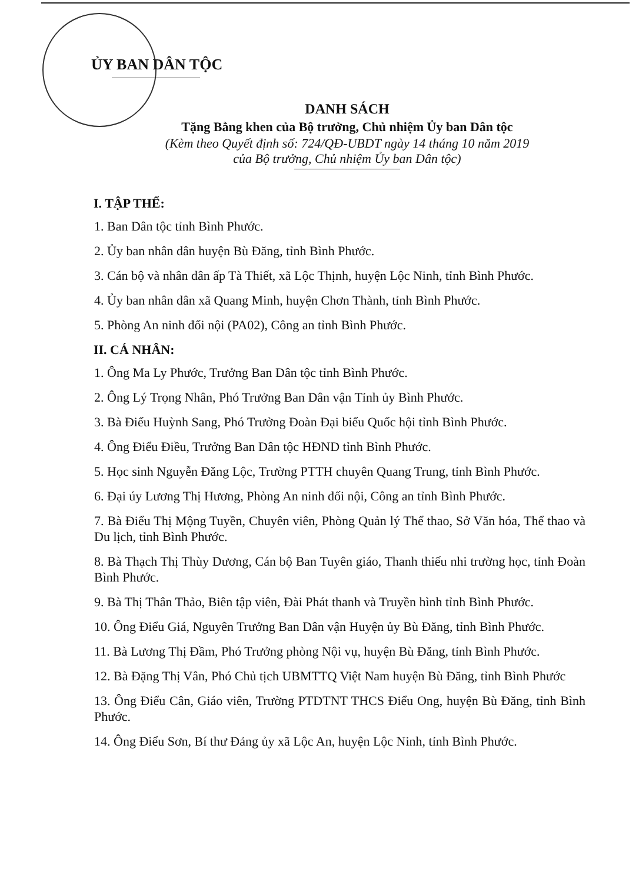ỦY BAN DÂN TỘC
DANH SÁCH
Tặng Bằng khen của Bộ trưởng, Chủ nhiệm Ủy ban Dân tộc
(Kèm theo Quyết định số: 724/QĐ-UBDT ngày 14 tháng 10 năm 2019
của Bộ trưởng, Chủ nhiệm Ủy ban Dân tộc)
I. TẬP THỂ:
1. Ban Dân tộc tỉnh Bình Phước.
2. Ủy ban nhân dân huyện Bù Đăng, tỉnh Bình Phước.
3. Cán bộ và nhân dân ấp Tà Thiết, xã Lộc Thịnh, huyện Lộc Ninh, tỉnh Bình Phước.
4. Ủy ban nhân dân xã Quang Minh, huyện Chơn Thành, tỉnh Bình Phước.
5. Phòng An ninh đối nội (PA02), Công an tỉnh Bình Phước.
II. CÁ NHÂN:
1. Ông Ma Ly Phước, Trưởng Ban Dân tộc tỉnh Bình Phước.
2. Ông Lý Trọng Nhân, Phó Trưởng Ban Dân vận Tỉnh ủy Bình Phước.
3. Bà Điểu Huỳnh Sang, Phó Trưởng Đoàn Đại biểu Quốc hội tỉnh Bình Phước.
4. Ông Điểu Điều, Trưởng Ban Dân tộc HĐND tỉnh Bình Phước.
5. Học sinh Nguyễn Đăng Lộc, Trường PTTH chuyên Quang Trung, tỉnh Bình Phước.
6. Đại úy Lương Thị Hương, Phòng An ninh đối nội, Công an tỉnh Bình Phước.
7. Bà Điểu Thị Mộng Tuyền, Chuyên viên, Phòng Quản lý Thể thao, Sở Văn hóa, Thể thao và Du lịch, tỉnh Bình Phước.
8. Bà Thạch Thị Thùy Dương, Cán bộ Ban Tuyên giáo, Thanh thiếu nhi trường học, tỉnh Đoàn Bình Phước.
9. Bà Thị Thân Thảo, Biên tập viên, Đài Phát thanh và Truyền hình tỉnh Bình Phước.
10. Ông Điểu Giá, Nguyên Trưởng Ban Dân vận Huyện ủy Bù Đăng, tỉnh Bình Phước.
11. Bà Lương Thị Đầm, Phó Trưởng phòng Nội vụ, huyện Bù Đăng, tỉnh Bình Phước.
12. Bà Đặng Thị Vân, Phó Chủ tịch UBMTTQ Việt Nam huyện Bù Đăng, tỉnh Bình Phước
13. Ông Điểu Cân, Giáo viên, Trường PTDTNT THCS Điểu Ong, huyện Bù Đăng, tỉnh Bình Phước.
14. Ông Điểu Sơn, Bí thư Đảng ủy xã Lộc An, huyện Lộc Ninh, tỉnh Bình Phước.